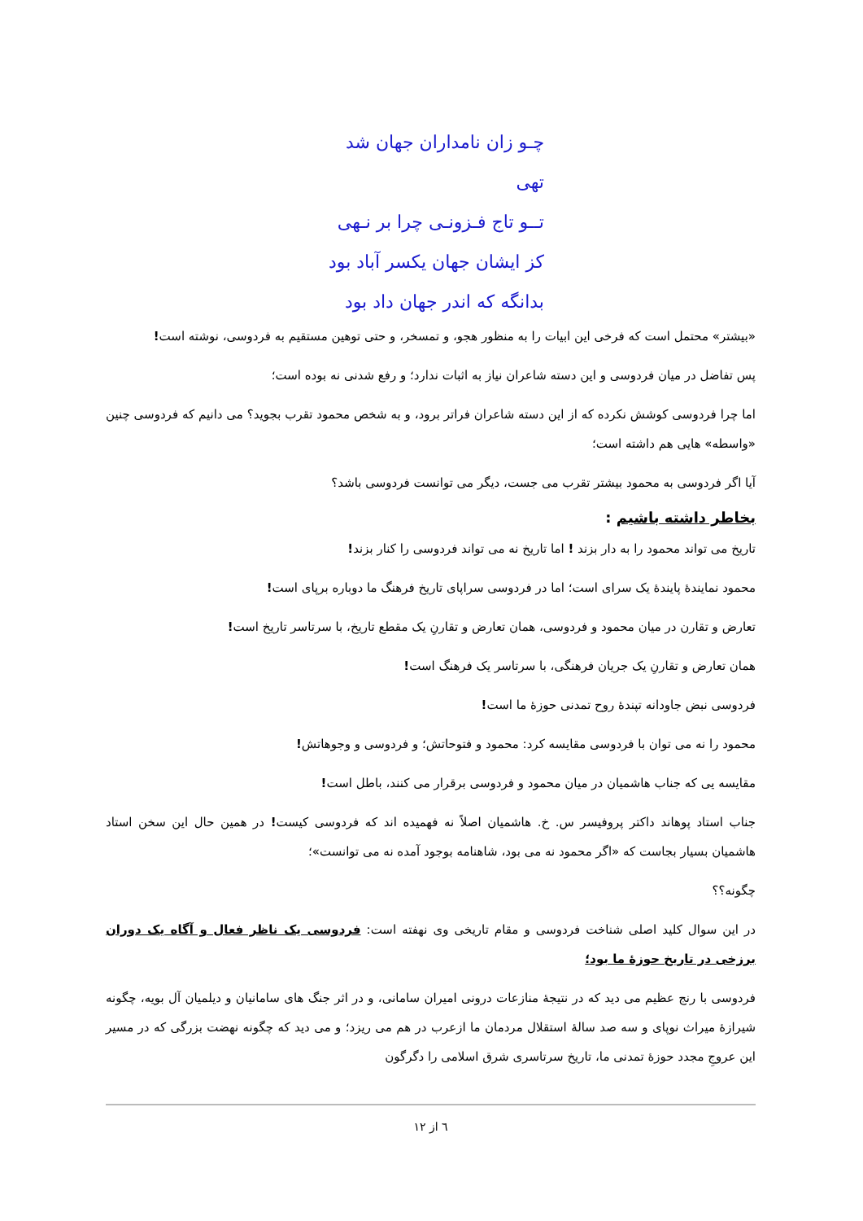چـو زان نامداران جهان شد تهی
تــو تاج فـزونـی چرا بر نـهی
کز ایشان جهان یکسر آباد بود
بدانگه که اندر جهان داد بود
«بیشتر» محتمل است که فرخی این ابیات را به منظور هجو، و تمسخر، و حتی توهین مستقیم به فردوسی، نوشته است!
پس تفاضل در میان فردوسی و این دسته شاعران نیاز به اثبات ندارد؛ و رفع شدنی نه بوده است؛
اما چرا فردوسی کوشش نکرده که از این دسته شاعران فراتر برود، و به شخص محمود تقرب بجوید؟ می دانیم که فردوسی چنین «واسطه» هایی هم داشته است؛
آیا اگر فردوسی به محمود بیشتر تقرب می جست، دیگر می توانست فردوسی باشد؟
بخاطر داشته باشیم :
تاریخ می تواند محمود را به دار بزند ! اما تاریخ نه می تواند فردوسی را کنار بزند!
محمود نمایندهٔ پایندهٔ یک سرای است؛ اما در فردوسی سراپای تاریخ فرهنگ ما دوباره برپای است!
تعارض و تقارن در میان محمود و فردوسی، همان تعارض و تقارنِ یک مقطع تاریخ، با سرتاسر تاریخ است!
همان تعارض و تقارنِ یک جریان فرهنگی، با سرتاسر یک فرهنگ است!
فردوسی نبض جاودانه تپندهٔ روح تمدنی حوزهٔ ما است!
محمود را نه می توان با فردوسی مقایسه کرد: محمود و فتوحاتش؛ و فردوسی و وجوهاتش!
مقایسه یی که جناب هاشمیان در میان محمود و فردوسی برقرار می کنند، باطل است!
جناب استاد پوهاند داکتر پروفیسر س. خ. هاشمیان اصلاً نه فهمیده اند که فردوسی کیست! در همین حال این سخن استاد هاشمیان بسیار بجاست که «اگر محمود نه می بود، شاهنامه بوجود آمده نه می توانست»؛
چگونه؟؟
در این سوال کلید اصلی شناخت فردوسی و مقام تاریخی وی نهفته است: فردوسی یک ناظر فعال و آگاه یک دوران برزخی در تاریخ حوزهٔ ما بود؛
فردوسی با رنج عظیم می دید که در نتیجهٔ منازعات درونی امیران سامانی، و در اثر جنگ های سامانیان و دیلمیان آل بویه، چگونه شیرازهٔ میراث نوپای و سه صد سالهٔ استقلال مردمان ما ازعرب در هم می ریزد؛ و می دید که چگونه نهضت بزرگی که در مسیر این عروجِ مجدد حوزهٔ تمدنی ما، تاریخ سرتاسری شرق اسلامی را دگرگون
٦ از ١٢